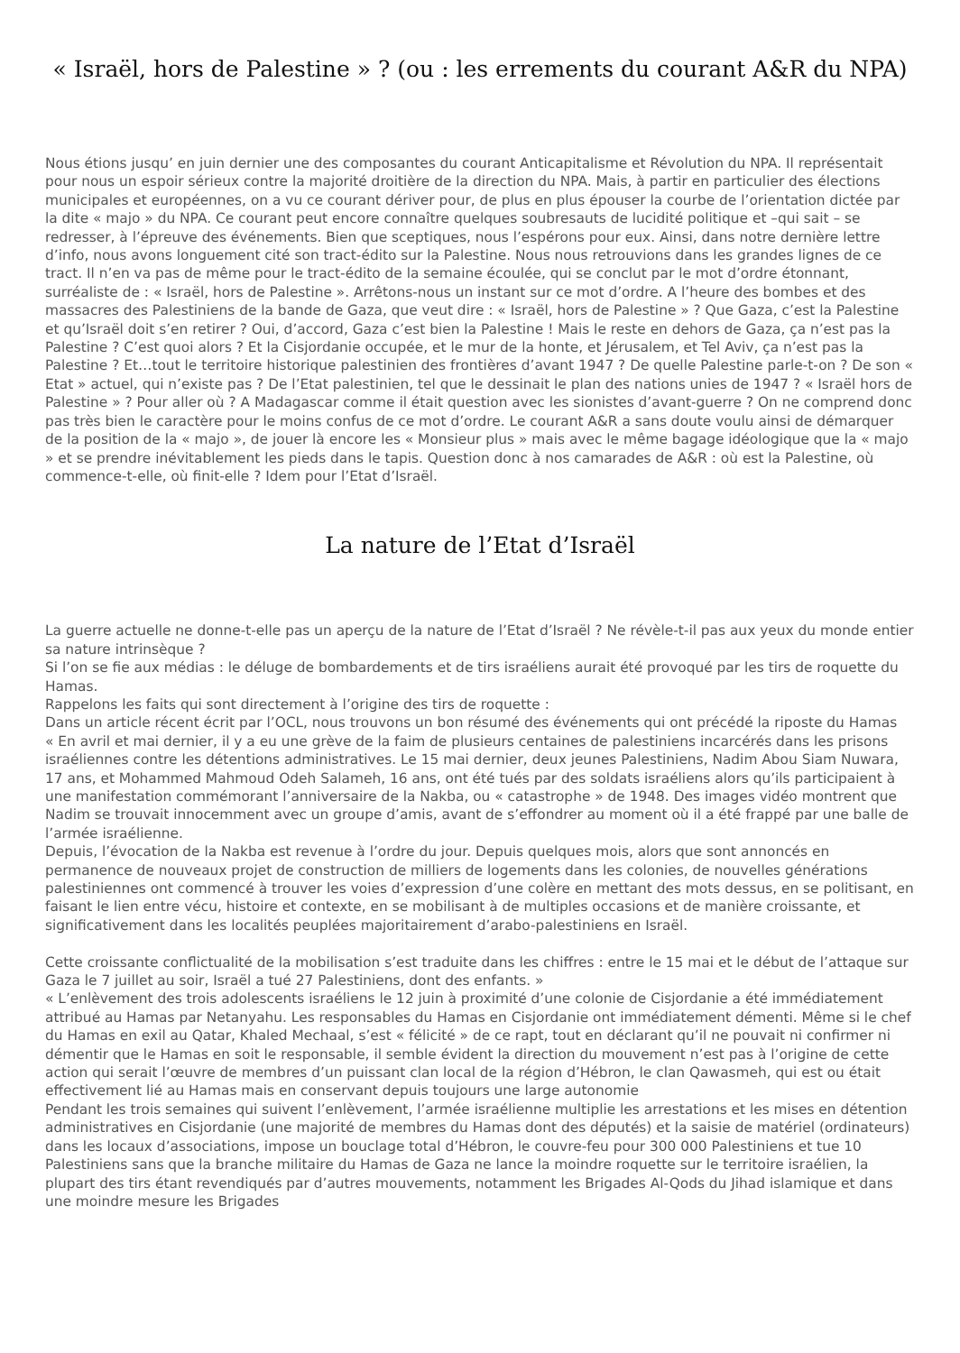« Israël, hors de Palestine » ? (ou : les errements du courant A&R du NPA)
Nous étions jusqu’ en juin dernier une des composantes du courant Anticapitalisme et Révolution du NPA. Il représentait pour nous un espoir sérieux contre la majorité droitière de la direction du NPA. Mais, à partir en particulier des élections municipales et européennes, on a vu ce courant dériver pour, de plus en plus épouser la courbe de l’orientation dictée par la dite « majo » du NPA. Ce courant peut encore connaître quelques soubresauts de lucidité politique et –qui sait – se redresser, à l’épreuve des événements. Bien que sceptiques, nous l’espérons pour eux. Ainsi, dans notre dernière lettre d’info, nous avons longuement cité son tract-édito sur la Palestine. Nous nous retrouvions dans les grandes lignes de ce tract. Il n’en va pas de même pour le tract-édito de la semaine écoulée, qui se conclut par le mot d’ordre étonnant, surréaliste de : « Israël, hors de Palestine ». Arrêtons-nous un instant sur ce mot d’ordre. A l’heure des bombes et des massacres des Palestiniens de la bande de Gaza, que veut dire : « Israël, hors de Palestine » ? Que Gaza, c’est la Palestine et qu’Israël doit s’en retirer ? Oui, d’accord, Gaza c’est bien la Palestine ! Mais le reste en dehors de Gaza, ça n’est pas la Palestine ? C’est quoi alors ? Et la Cisjordanie occupée, et le mur de la honte, et Jérusalem, et Tel Aviv, ça n’est pas la Palestine ? Et…tout le territoire historique palestinien des frontières d’avant 1947 ? De quelle Palestine parle-t-on ? De son « Etat » actuel, qui n’existe pas ? De l’Etat palestinien, tel que le dessinait le plan des nations unies de 1947 ? « Israël hors de Palestine » ? Pour aller où ? A Madagascar comme il était question avec les sionistes d’avant-guerre ? On ne comprend donc pas très bien le caractère pour le moins confus de ce mot d’ordre. Le courant A&R a sans doute voulu ainsi de démarquer de la position de la « majo », de jouer là encore les « Monsieur plus » mais avec le même bagage idéologique que la « majo » et se prendre inévitablement les pieds dans le tapis. Question donc à nos camarades de A&R : où est la Palestine, où commence-t-elle, où finit-elle ? Idem pour l’Etat d’Israël.
La nature de l’Etat d’Israël
La guerre actuelle ne donne-t-elle pas un aperçu de la nature de l’Etat d’Israël ? Ne révèle-t-il pas aux yeux du monde entier sa nature intrinsèque ?
Si l’on se fie aux médias : le déluge de bombardements et de tirs israéliens aurait été provoqué par les tirs de roquette du Hamas.
Rappelons les faits qui sont directement à l’origine des tirs de roquette :
Dans un article récent écrit par l’OCL, nous trouvons un bon résumé des événements qui ont précédé la riposte du Hamas
« En avril et mai dernier, il y a eu une grève de la faim de plusieurs centaines de palestiniens incarcérés dans les prisons israéliennes contre les détentions administratives. Le 15 mai dernier, deux jeunes Palestiniens, Nadim Abou Siam Nuwara, 17 ans, et Mohammed Mahmoud Odeh Salameh, 16 ans, ont été tués par des soldats israéliens alors qu’ils participaient à une manifestation commémorant l’anniversaire de la Nakba, ou « catastrophe » de 1948. Des images vidéo montrent que Nadim se trouvait innocemment avec un groupe d’amis, avant de s’effondrer au moment où il a été frappé par une balle de l’armée israélienne.
Depuis, l’évocation de la Nakba est revenue à l’ordre du jour. Depuis quelques mois, alors que sont annoncés en permanence de nouveaux projet de construction de milliers de logements dans les colonies, de nouvelles générations palestiniennes ont commencé à trouver les voies d’expression d’une colère en mettant des mots dessus, en se politisant, en faisant le lien entre vécu, histoire et contexte, en se mobilisant à de multiples occasions et de manière croissante, et significativement dans les localités peuplées majoritairement d’arabo-palestiniens en Israël.
Cette croissante conflictualité de la mobilisation s’est traduite dans les chiffres : entre le 15 mai et le début de l’attaque sur Gaza le 7 juillet au soir, Israël a tué 27 Palestiniens, dont des enfants. »
« L’enlèvement des trois adolescents israéliens le 12 juin à proximité d’une colonie de Cisjordanie a été immédiatement attribué au Hamas par Netanyahu. Les responsables du Hamas en Cisjordanie ont immédiatement démenti. Même si le chef du Hamas en exil au Qatar, Khaled Mechaal, s’est « félicité » de ce rapt, tout en déclarant qu’il ne pouvait ni confirmer ni démentir que le Hamas en soit le responsable, il semble évident la direction du mouvement n’est pas à l’origine de cette action qui serait l’œuvre de membres d’un puissant clan local de la région d’Hébron, le clan Qawasmeh, qui est ou était effectivement lié au Hamas mais en conservant depuis toujours une large autonomie
Pendant les trois semaines qui suivent l’enlèvement, l’armée israélienne multiplie les arrestations et les mises en détention administratives en Cisjordanie (une majorité de membres du Hamas dont des députés) et la saisie de matériel (ordinateurs) dans les locaux d’associations, impose un bouclage total d’Hébron, le couvre-feu pour 300 000 Palestiniens et tue 10 Palestiniens sans que la branche militaire du Hamas de Gaza ne lance la moindre roquette sur le territoire israélien, la plupart des tirs étant revendiqués par d’autres mouvements, notamment les Brigades Al-Qods du Jihad islamique et dans une moindre mesure les Brigades